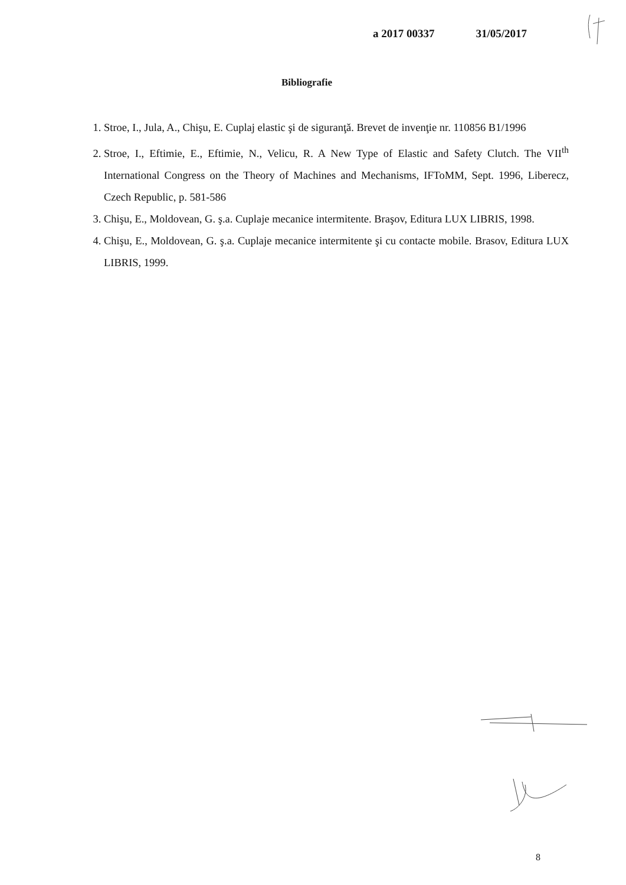a 2017 00337 31/05/2017
Bibliografie
1. Stroe, I., Jula, A., Chişu, E. Cuplaj elastic şi de siguranţă. Brevet de invenţie nr. 110856 B1/1996
2. Stroe, I., Eftimie, E., Eftimie, N., Velicu, R. A New Type of Elastic and Safety Clutch. The VII<sup>th</sup> International Congress on the Theory of Machines and Mechanisms, IFToMM, Sept. 1996, Liberecz, Czech Republic, p. 581-586
3. Chişu, E., Moldovean, G. ş.a. Cuplaje mecanice intermitente. Braşov, Editura LUX LIBRIS, 1998.
4. Chişu, E., Moldovean, G. ş.a. Cuplaje mecanice intermitente şi cu contacte mobile. Brasov, Editura LUX LIBRIS, 1999.
8